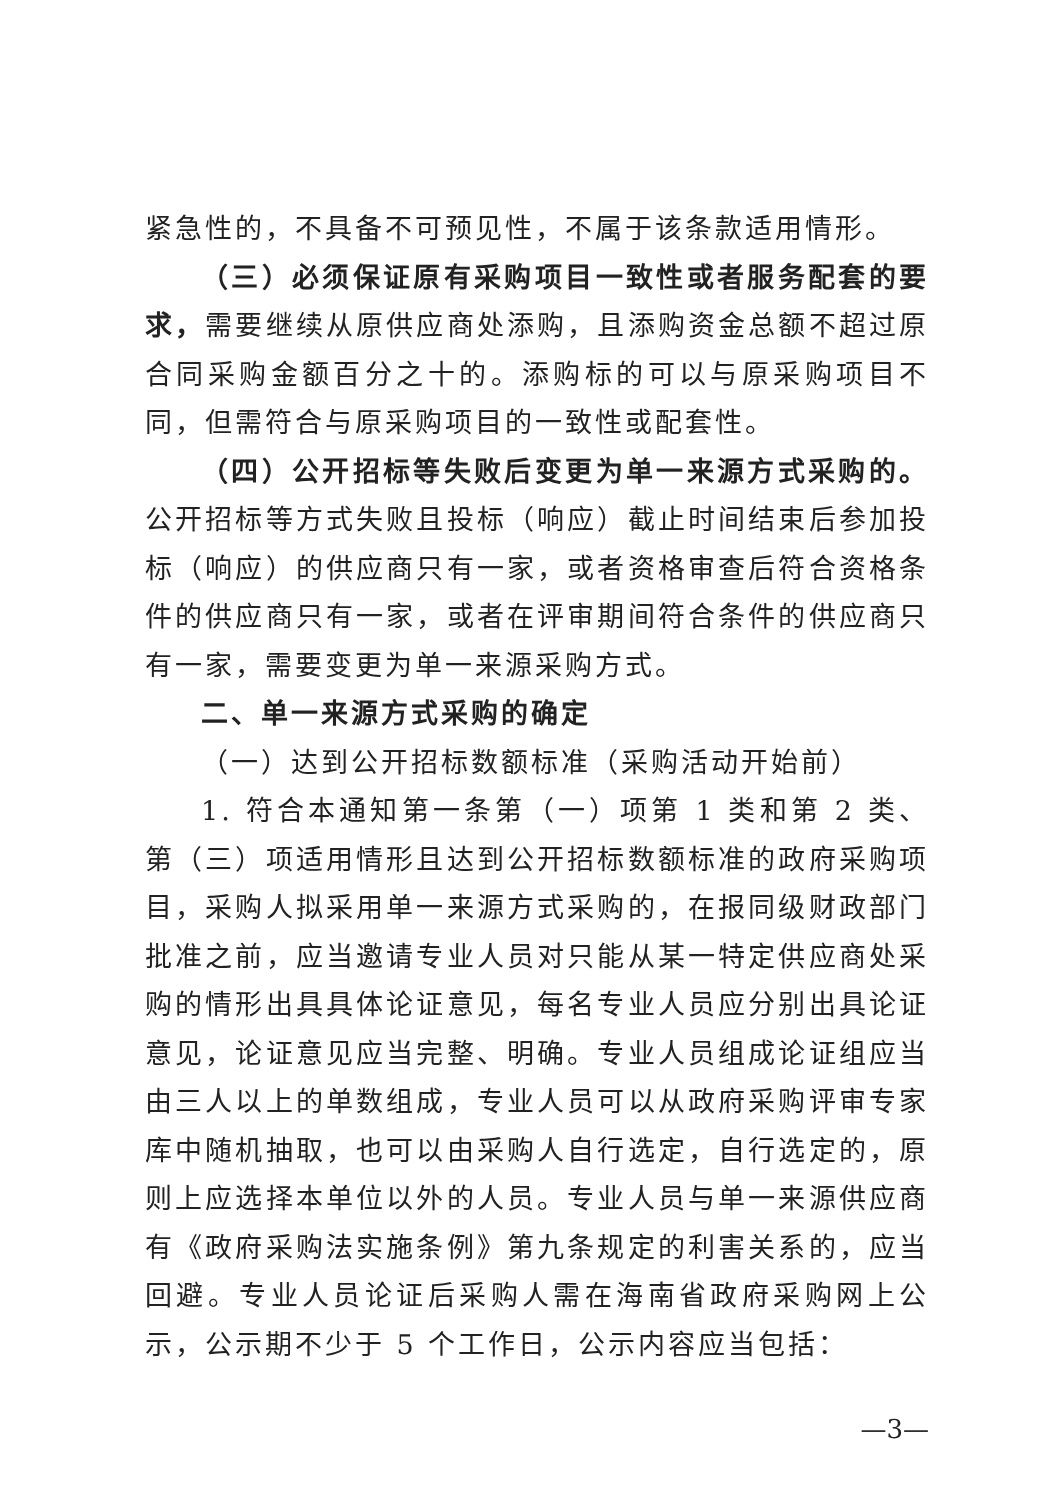紧急性的，不具备不可预见性，不属于该条款适用情形。
（三）必须保证原有采购项目一致性或者服务配套的要求，需要继续从原供应商处添购，且添购资金总额不超过原合同采购金额百分之十的。添购标的可以与原采购项目不同，但需符合与原采购项目的一致性或配套性。
（四）公开招标等失败后变更为单一来源方式采购的。公开招标等方式失败且投标（响应）截止时间结束后参加投标（响应）的供应商只有一家，或者资格审查后符合资格条件的供应商只有一家，或者在评审期间符合条件的供应商只有一家，需要变更为单一来源采购方式。
二、单一来源方式采购的确定
（一）达到公开招标数额标准（采购活动开始前）
1. 符合本通知第一条第（一）项第 1 类和第 2 类、第（三）项适用情形且达到公开招标数额标准的政府采购项目，采购人拟采用单一来源方式采购的，在报同级财政部门批准之前，应当邀请专业人员对只能从某一特定供应商处采购的情形出具具体论证意见，每名专业人员应分别出具论证意见，论证意见应当完整、明确。专业人员组成论证组应当由三人以上的单数组成，专业人员可以从政府采购评审专家库中随机抽取，也可以由采购人自行选定，自行选定的，原则上应选择本单位以外的人员。专业人员与单一来源供应商有《政府采购法实施条例》第九条规定的利害关系的，应当回避。专业人员论证后采购人需在海南省政府采购网上公示，公示期不少于 5 个工作日，公示内容应当包括：
—3—